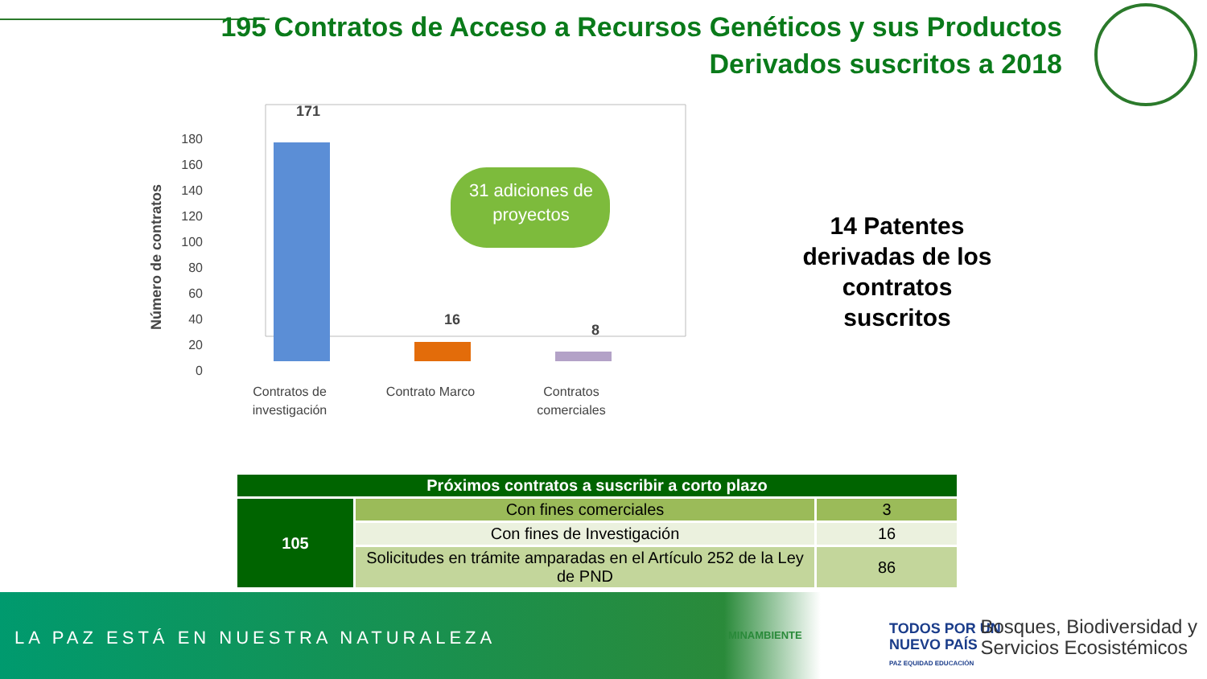195 Contratos de Acceso a Recursos Genéticos y sus Productos
Derivados suscritos a 2018
Número de contratos
0
20
40
60
80
100
120
140
160
180
171
16
8
31 adiciones de
proyectos
Contratos de
investigación
Contrato Marco
Contratos
comerciales
14 Patentes derivadas de los contratos suscritos
| Próximos contratos a suscribir a corto plazo | | |
| --- | --- | --- |
| 105 | Con fines comerciales | 3 |
| | Con fines de Investigación | 16 |
| | Solicitudes en trámite amparadas en el Artículo 252 de la Ley de PND | 86 |
LA PAZ ESTÁ EN NUESTRA NATURALEZA
MINAMBIENTE
TODOS POR UN
NUEVO PAÍS
PAZ EQUIDAD EDUCACIÓN
Bosques, Biodiversidad y
Servicios Ecosistémicos